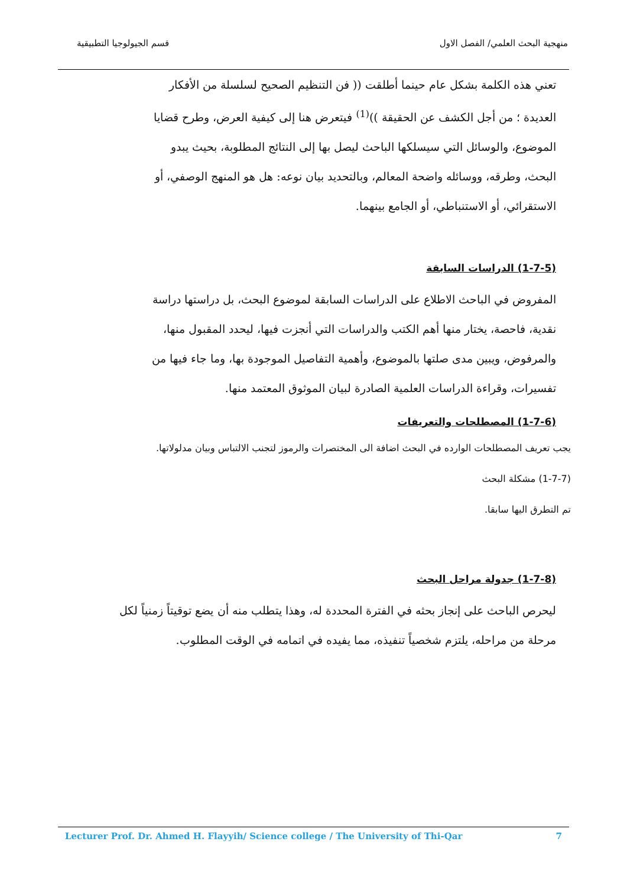منهجية البحث العلمي/ الفصل الاول قسم الجيولوجيا التطبيقية
تعني هذه الكلمة بشكل عام حينما أطلقت (( فن التنظيم الصحيح لسلسلة من الأفكار العديدة ؛ من أجل الكشف عن الحقيقة ))<sup>(1)</sup> فيتعرض هنا إلى كيفية العرض، وطرح قضايا الموضوع، والوسائل التي سيسلكها الباحث ليصل بها إلى النتائج المطلوبة، بحيث يبدو البحث، وطرقه، ووسائله واضحة المعالم، وبالتحديد بيان نوعه: هل هو المنهج الوصفي، أو الاستقرائي، أو الاستنباطي، أو الجامع بينهما.
(1-7-5) الدراسات السابقة
المفروض في الباحث الاطلاع على الدراسات السابقة لموضوع البحث، بل دراستها دراسة نقدية، فاحصة، يختار منها أهم الكتب والدراسات التي أنجزت فيها، ليحدد المقبول منها، والمرفوض، ويبين مدى صلتها بالموضوع، وأهمية التفاصيل الموجودة بها، وما جاء فيها من تفسيرات، وقراءة الدراسات العلمية الصادرة لبيان الموثوق المعتمد منها.
(1-7-6) المصطلحات والتعريفات
يجب تعريف المصطلحات الوارده في البحث اضافة الى المختصرات والرموز لتجنب الالتباس وبيان مدلولاتها.
(1-7-7) مشكلة البحث
تم التطرق اليها سابقا.
(1-7-8) جدولة مراحل البحث
ليحرص الباحث على إنجاز بحثه في الفترة المحددة له، وهذا يتطلب منه أن يضع توقيتاً زمنياً لكل مرحلة من مراحله، يلتزم شخصياً تنفيذه، مما يفيده في اتمامه في الوقت المطلوب.
Lecturer Prof. Dr. Ahmed H. Flayyih/ Science college / The University of Thi-Qar 7